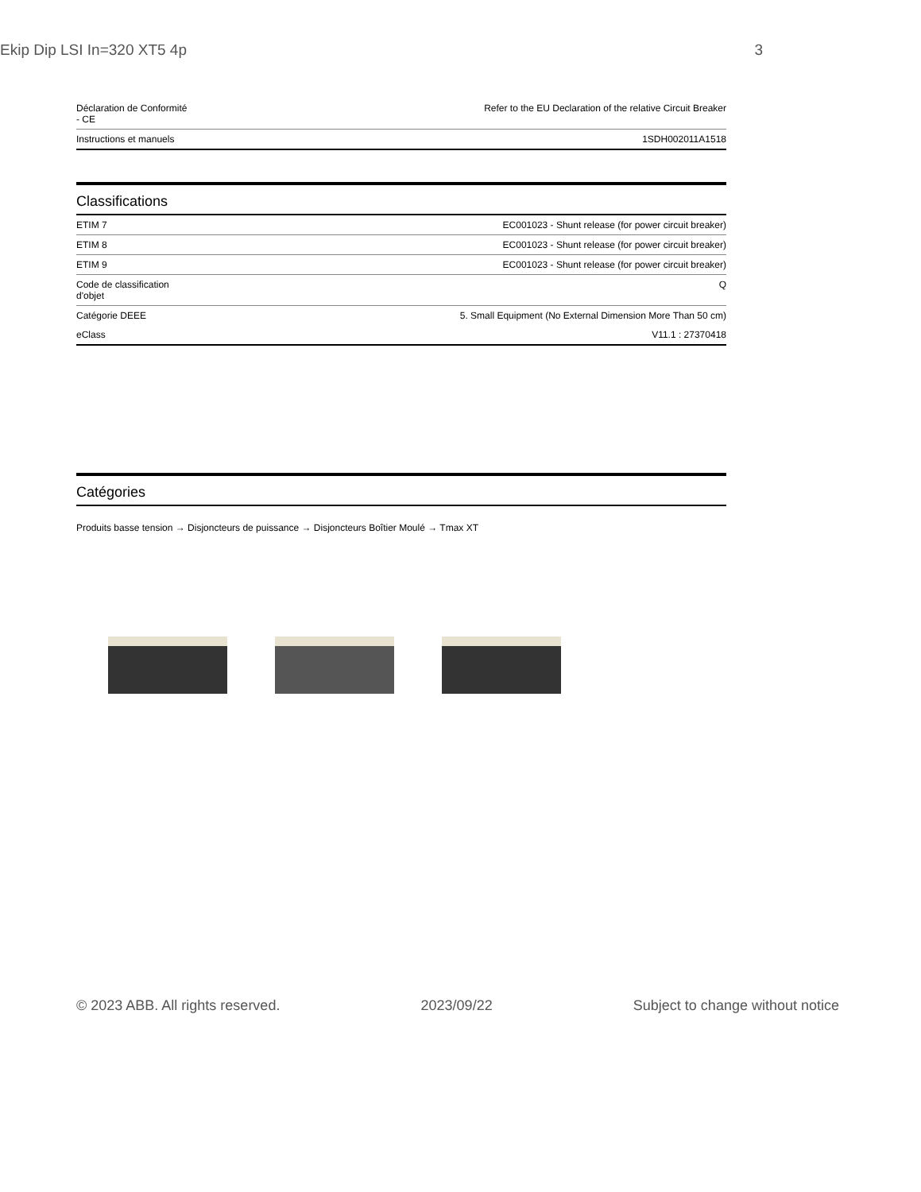Ekip Dip LSI In=320 XT5 4p 3
| Déclaration de Conformité - CE | Refer to the EU Declaration of the relative Circuit Breaker |
| Instructions et manuels | 1SDH002011A1518 |
Classifications
| ETIM 7 | EC001023 - Shunt release (for power circuit breaker) |
| ETIM 8 | EC001023 - Shunt release (for power circuit breaker) |
| ETIM 9 | EC001023 - Shunt release (for power circuit breaker) |
| Code de classification d'objet | Q |
| Catégorie DEEE | 5. Small Equipment (No External Dimension More Than 50 cm) |
| eClass | V11.1 : 27370418 |
Catégories
Produits basse tension → Disjoncteurs de puissance → Disjoncteurs Boîtier Moulé → Tmax XT
© 2023 ABB. All rights reserved. 2023/09/22 Subject to change without notice